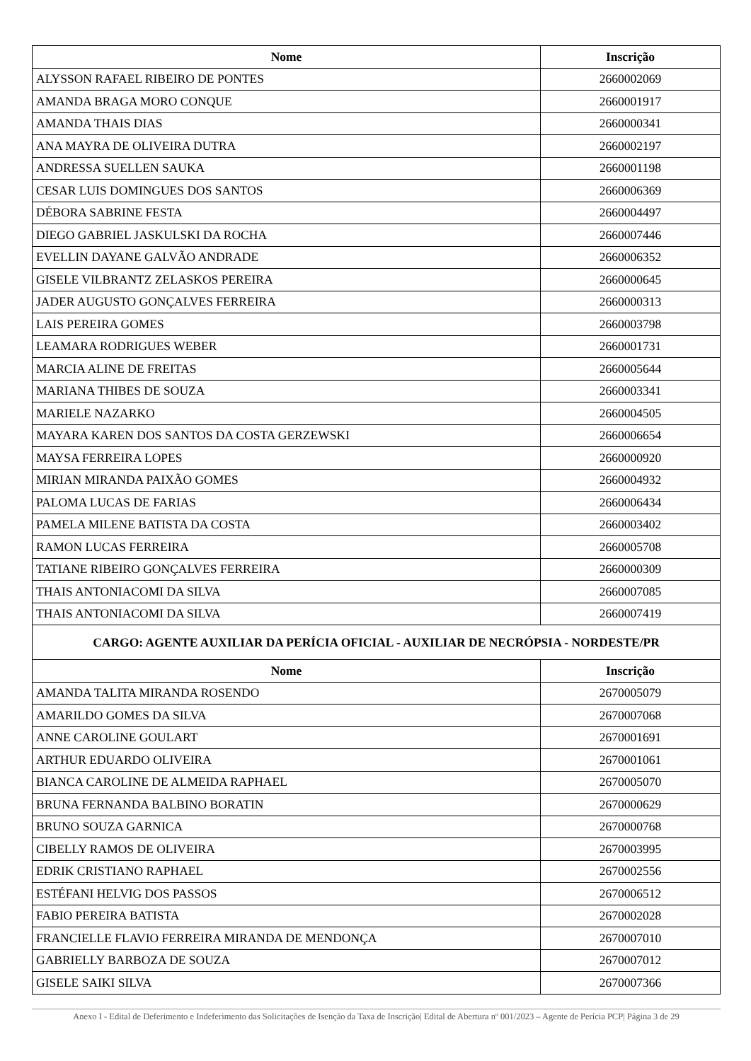| Nome | Inscrição |
| --- | --- |
| ALYSSON RAFAEL RIBEIRO DE PONTES | 2660002069 |
| AMANDA BRAGA MORO CONQUE | 2660001917 |
| AMANDA THAIS DIAS | 2660000341 |
| ANA MAYRA DE OLIVEIRA DUTRA | 2660002197 |
| ANDRESSA SUELLEN SAUKA | 2660001198 |
| CESAR LUIS DOMINGUES DOS SANTOS | 2660006369 |
| DÉBORA SABRINE FESTA | 2660004497 |
| DIEGO GABRIEL JASKULSKI DA ROCHA | 2660007446 |
| EVELLIN DAYANE GALVÃO ANDRADE | 2660006352 |
| GISELE VILBRANTZ ZELASKOS PEREIRA | 2660000645 |
| JADER AUGUSTO GONÇALVES FERREIRA | 2660000313 |
| LAIS PEREIRA GOMES | 2660003798 |
| LEAMARA RODRIGUES WEBER | 2660001731 |
| MARCIA ALINE DE FREITAS | 2660005644 |
| MARIANA THIBES DE SOUZA | 2660003341 |
| MARIELE NAZARKO | 2660004505 |
| MAYARA KAREN DOS SANTOS DA COSTA GERZEWSKI | 2660006654 |
| MAYSA FERREIRA LOPES | 2660000920 |
| MIRIAN MIRANDA PAIXÃO GOMES | 2660004932 |
| PALOMA LUCAS DE FARIAS | 2660006434 |
| PAMELA MILENE BATISTA DA COSTA | 2660003402 |
| RAMON LUCAS FERREIRA | 2660005708 |
| TATIANE RIBEIRO GONÇALVES FERREIRA | 2660000309 |
| THAIS ANTONIACOMI DA SILVA | 2660007085 |
| THAIS ANTONIACOMI DA SILVA | 2660007419 |
| CARGO: AGENTE AUXILIAR DA PERÍCIA OFICIAL - AUXILIAR DE NECRÓPSIA - NORDESTE/PR | |
| Nome | Inscrição |
| AMANDA TALITA MIRANDA ROSENDO | 2670005079 |
| AMARILDO GOMES DA SILVA | 2670007068 |
| ANNE CAROLINE GOULART | 2670001691 |
| ARTHUR EDUARDO OLIVEIRA | 2670001061 |
| BIANCA CAROLINE DE ALMEIDA RAPHAEL | 2670005070 |
| BRUNA FERNANDA BALBINO BORATIN | 2670000629 |
| BRUNO SOUZA GARNICA | 2670000768 |
| CIBELLY RAMOS DE OLIVEIRA | 2670003995 |
| EDRIK CRISTIANO RAPHAEL | 2670002556 |
| ESTÉFANI HELVIG DOS PASSOS | 2670006512 |
| FABIO PEREIRA BATISTA | 2670002028 |
| FRANCIELLE FLAVIO FERREIRA MIRANDA DE MENDONÇA | 2670007010 |
| GABRIELLY BARBOZA DE SOUZA | 2670007012 |
| GISELE SAIKI SILVA | 2670007366 |
Anexo I - Edital de Deferimento e Indeferimento das Solicitações de Isenção da Taxa de Inscrição| Edital de Abertura nº 001/2023 – Agente de Perícia PCP| Página 3 de 29